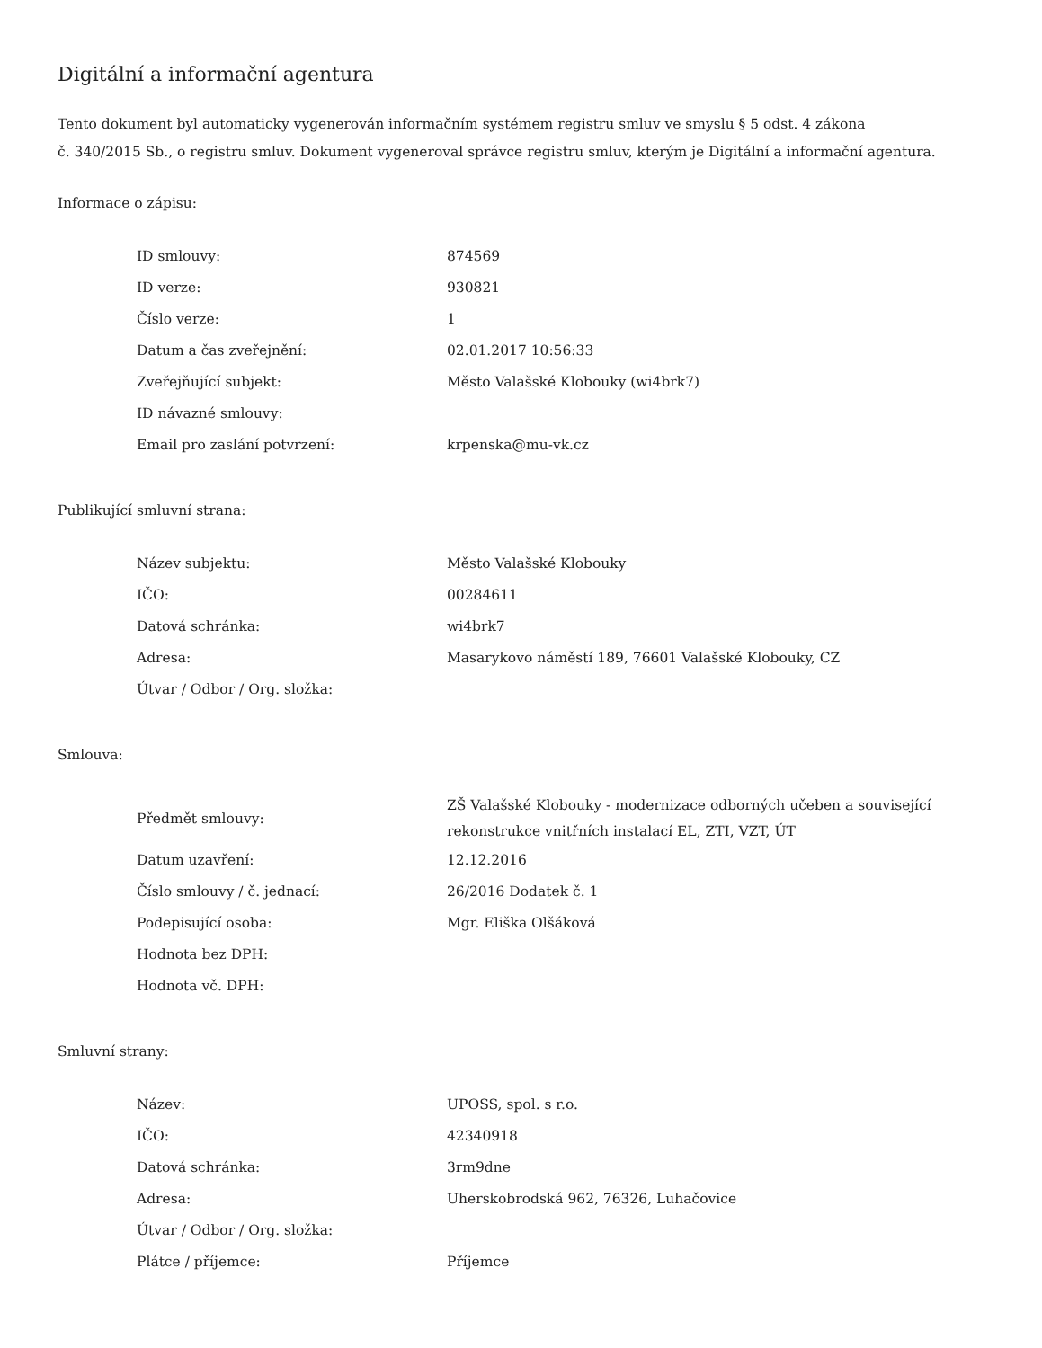Digitální a informační agentura
Tento dokument byl automaticky vygenerován informačním systémem registru smluv ve smyslu § 5 odst. 4 zákona
č. 340/2015 Sb., o registru smluv. Dokument vygeneroval správce registru smluv, kterým je Digitální a informační agentura.
Informace o zápisu:
| ID smlouvy: | 874569 |
| ID verze: | 930821 |
| Číslo verze: | 1 |
| Datum a čas zveřejnění: | 02.01.2017 10:56:33 |
| Zveřejňující subjekt: | Město Valašské Klobouky (wi4brk7) |
| ID návazné smlouvy: | |
| Email pro zaslání potvrzení: | krpenska@mu-vk.cz |
Publikující smluvní strana:
| Název subjektu: | Město Valašské Klobouky |
| IČO: | 00284611 |
| Datová schránka: | wi4brk7 |
| Adresa: | Masarykovo náměstí 189, 76601 Valašské Klobouky, CZ |
| Útvar / Odbor / Org. složka: | |
Smlouva:
| Předmět smlouvy: | ZŠ Valašské Klobouky - modernizace odborných učeben a související rekonstrukce vnitřních instalací EL, ZTI, VZT, ÚT |
| Datum uzavření: | 12.12.2016 |
| Číslo smlouvy / č. jednací: | 26/2016 Dodatek č. 1 |
| Podepisující osoba: | Mgr. Eliška Olšáková |
| Hodnota bez DPH: | |
| Hodnota vč. DPH: | |
Smluvní strany:
| Název: | UPOSS, spol. s r.o. |
| IČO: | 42340918 |
| Datová schránka: | 3rm9dne |
| Adresa: | Uherskobrodská 962, 76326, Luhačovice |
| Útvar / Odbor / Org. složka: | |
| Plátce / příjemce: | Příjemce |